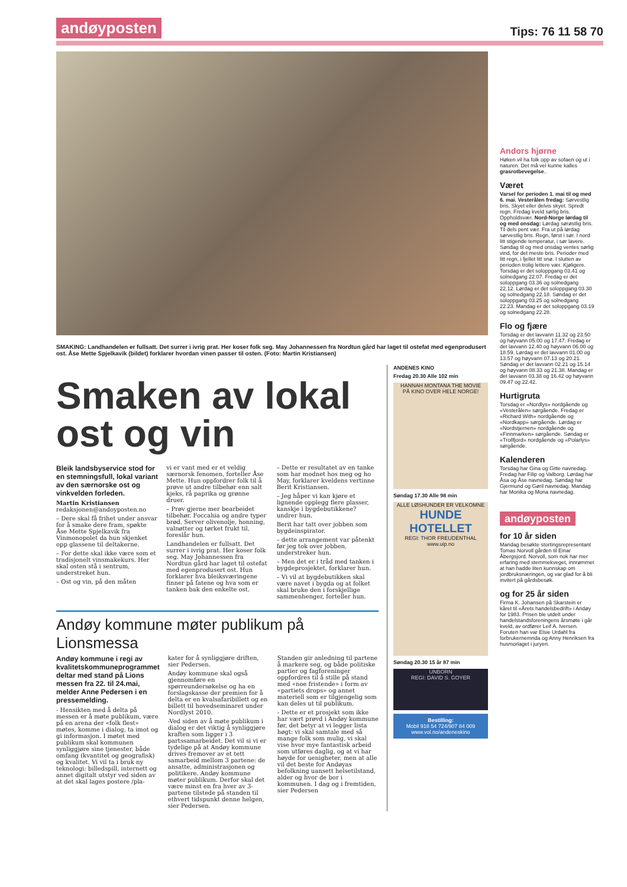andøyposten Tips: 76 11 58 70
SMAKING: Landhandelen er fullsatt. Det surrer i ivrig prat. Her koser folk seg. May Johannessen fra Nordtun gård har laget til ostefat med egenprodusert ost. Åse Mette Spjelkavik (bildet) forklarer hvordan vinen passer til osten. (Foto: Martin Kristiansen)
Smaken av lokal ost og vin
Bleik landsbyservice stod for en stemningsfull, lokal variant av den særnorske ost og vinkvelden forleden.
Martin Kristiansen
redaksjonen@andoyposten.no
– Dere skal få frihet under ansvar for å smake dere fram, spøkte Åse Mette Spjelkavik fra Vinmonopolet da hun skjenket opp glassene til deltakerne.
– For dette skal ikke være som et tradisjonelt vinsmakekurs. Her skal osten stå i sentrum, understreket hun.
– Ost og vin, på den måten
vi er vant med er et veldig særnorsk fenomen, forteller Åse Mette. Hun oppfordrer folk til å prøve ut andre tilbehør enn salt kjeks, rå paprika og grønne druer.
– Prøv gjerne mer bearbeidet tilbehør. Foccahia og andre typer brød. Server olivenolje, honning, valnøtter og tørket frukt til, foreslår hun.
Landhandelen er fullsatt. Det surrer i ivrig prat. Her koser folk seg. May Johannessen fra Nordtun gård har laget til ostefat med egenprodusert ost. Hun forklarer hva bleiksværingene finner på fatene og hva som er tanken bak den enkelte ost.
– Dette er resultatet av en tanke som har modnet hos meg og ho May, forklarer kveldens vertinne Berit Kristiansen.
– Jeg håper vi kan kjøre et lignende opplegg flere plasser, kanskje i bygdebutikkene? undrer hun.
Berit har tatt over jobben som bygdeinspirator.
– dette arrangement var påtenkt før jeg tok over jobben, understreker hun.
– Men det er i tråd med tanken i bygdeprosjektet, forklarer hun.
– Vi vil at bygdebutikken skal være navet i bygda og at folket skal bruke den i forskjellige sammenhenger, forteller hun.
Andøy kommune møter publikum på Lionsmessa
Andøy kommune i regi av kvalitetskommuneprogrammet deltar med stand på Lions messen fra 22. til 24.mai, melder Anne Pedersen i en pressemelding.
- Hensikten med å delta på messen er å møte publikum, være på en arena der «folk flest» møtes, komme i dialog, ta imot og gi informasjon. I møtet med publikum skal kommunen synliggjøre sine tjenester, både omfang (kvantitet og geografisk) og kvalitet. Vi vil ta i bruk ny teknologi: billedspill, internett og annet digitalt utstyr ved siden av at det skal lages postere /pla-
kater for å synliggjøre driften, sier Pedersen.
Andøy kommune skal også gjennomføre en spørreundersøkelse og ha en forslagskasse der premien for å delta er en kvalsafaribillett og en billett til hovedseminaret under Nordlyst 2010.
-Ved siden av å møte publikum i dialog er det viktig å synliggjøre kraften som ligger i 3 partssamarbeidet. Det vil si vi er tydelige på at Andøy kommune drives fremover av et tett samarbeid mellom 3 partene: de ansatte, administrasjonen og politikere. Andøy kommune møter publikum. Derfor skal det være minst en fra hver av 3-partene tilstede på standen til ethvert tidspunkt denne helgen, sier Pedersen.
Standen gir anledning til partene å markere seg, og både politiske partier og fagforeninger oppfordres til å stille på stand med «noe fristende» i form av «partiets drops» og annet materiell som er tilgjengelig som kan deles ut til publikum.
- Dette er et prosjekt som ikke har vært prøvd i Andøy kommune før, det betyr at vi legger lista høgt: vi skal samtale med så mange folk som mulig, vi skal vise hvor mye fantastisk arbeid som utføres daglig, og at vi har høyde for uenigheter, men at alle vil det beste for Andøyas befolkning uansett helsetilstand, alder og hvor de bor i kommunen. I dag og i fremtiden, sier Pedersen
ANDENES KINO
Fredag 20.30 Alle 102 min
HANNAH MONTANA THE MOVIE
PÅ KINO OVER HELE NORGE!
Søndag 17.30 Alle 98 min
ALLE LØSHUNDER ER VELKOMNE
HUNDE HOTELLET
REGI: THOR FREUDENTHAL
www.uip.no
Søndag 20.30 15 år 87 min
UNBORN
REGI: DAVID S. GOYER
Bestilling:
Mobil 918 54 724/907 84 009
www.vol.no/andeneskino
Andors hjørne
Høken vil ha folk opp av sofaen og ut i naturen. Det må vel kunne kalles grasrotbevegelse..
Været
Varsel for perioden 1. mai til og med 6. mai. Vesterålen fredag: Sørvestlig bris. Skyet eller delvis skyet. Spredt regn. Fredag kveld sørlig bris. Oppholdsvær. Nord-Norge lørdag til og med onsdag: Lørdag sørøstlig bris. Til dels pent vær. Fra ut på lørdag sørvestlig bris. Regn, først i sør. I nord litt stigende temperatur, i sør lavere. Søndag til og med onsdag ventes sørlig vind, for det meste bris. Perioder med litt regn, i fjellet litt snø. I slutten av perioden trolig lettere vær. Kjøligere. Torsdag er det soloppgang 03.41 og solnedgang 22.07. Fredag er det soloppgang 03.36 og solnedgang 22.12. Lørdag er det soloppgang 03.30 og solnedgang 22.18. Søndag er det soloppgang 03.25 og solnedgang 22.23. Mandag er det soloppgang 03.19 og solnedgang 22.28.
Flo og fjære
Torsdag er det lavvann 11.32 og 23.50 og høyvann 05.00 og 17.47. Fredag er det lavvann 12.40 og høyvann 06.00 og 18.59. Lørdag er det lavvann 01.00 og 13.57 og høyvann 07.13 og 20.21. Søndag er det lavvann 02.21 og 15.14 og høyvann 08.33 og 21.38. Mandag er det lavvann 03.38 og 16.42 og høyvann 09.47 og 22.42.
Hurtigruta
Torsdag er «Nordlys» nordgående og «Vesterålen» sørgående. Fredag er «Richard With» nordgående og «Nordkapp» sørgående. Lørdag er «Nordstjernen» nordgående og «Finnmarken» sørgående. Søndag er «Trollfjord» nordgående og «Polarlys» sørgående.
Kalenderen
Torsdag har Gina og Gitte navnedag. Fredag har Filip og Valborg. Lørdag har Åsa og Åse navnedag. Søndag har Gjermund og Gøril navnedag. Mandag har Monika og Mona navnedag.
andøyposten
for 10 år siden
Mandag besøkte stortingsrepresentant Tomas Norvoll gården til Einar Åbergsjord. Norvoll, som nok har mer erfaring med stemmekveget, innrømmet at han hadde liten kunnskap om jordbruksnæringen, og var glad for å bli invitert på gårdsbesøk.
og for 25 år siden
Firma K. Johansen på Skarstein er kåret til «Årets handelsbedrift» i Andøy for 1983. Prisen ble utdelt under handelstandsforeningens årsmøte i går kveld, av ordfører Leif A. Iversen. Foruten han var Elsie Urdahl fra forbrukernemnda og Anny Henriksen fra husmorlaget i juryen.